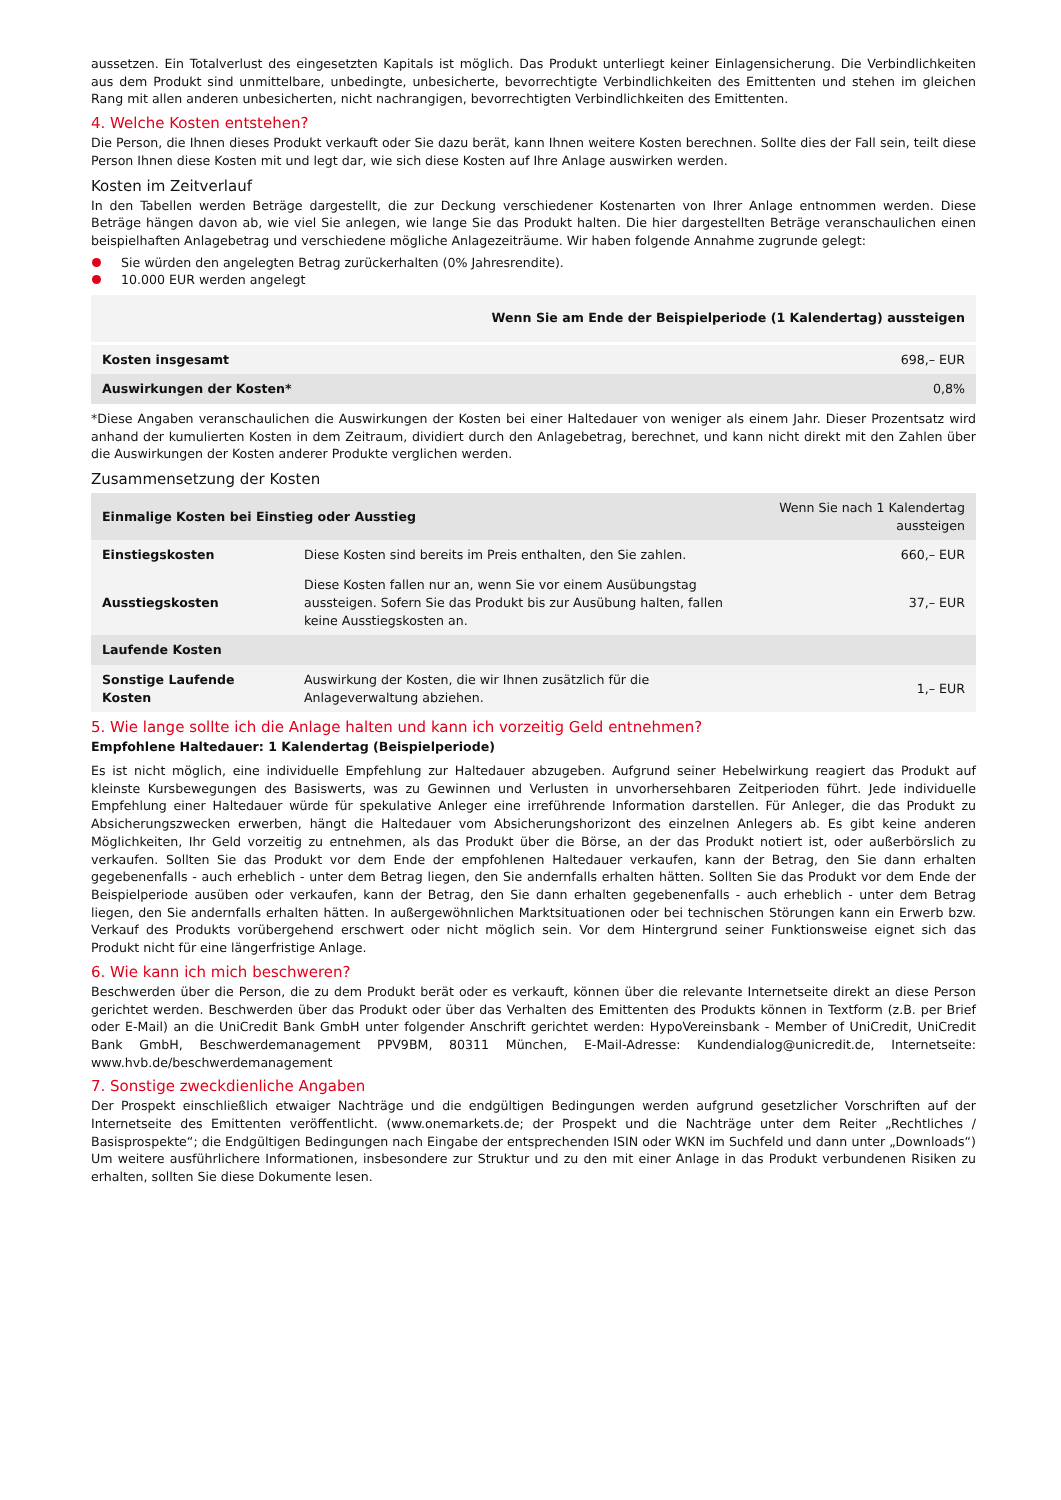aussetzen. Ein Totalverlust des eingesetzten Kapitals ist möglich. Das Produkt unterliegt keiner Einlagensicherung. Die Verbindlichkeiten aus dem Produkt sind unmittelbare, unbedingte, unbesicherte, bevorrechtigte Verbindlichkeiten des Emittenten und stehen im gleichen Rang mit allen anderen unbesicherten, nicht nachrangigen, bevorrechtigten Verbindlichkeiten des Emittenten.
4. Welche Kosten entstehen?
Die Person, die Ihnen dieses Produkt verkauft oder Sie dazu berät, kann Ihnen weitere Kosten berechnen. Sollte dies der Fall sein, teilt diese Person Ihnen diese Kosten mit und legt dar, wie sich diese Kosten auf Ihre Anlage auswirken werden.
Kosten im Zeitverlauf
In den Tabellen werden Beträge dargestellt, die zur Deckung verschiedener Kostenarten von Ihrer Anlage entnommen werden. Diese Beträge hängen davon ab, wie viel Sie anlegen, wie lange Sie das Produkt halten. Die hier dargestellten Beträge veranschaulichen einen beispielhaften Anlagebetrag und verschiedene mögliche Anlagezeiträume. Wir haben folgende Annahme zugrunde gelegt:
Sie würden den angelegten Betrag zurückerhalten (0% Jahresrendite).
10.000 EUR werden angelegt
| | Wenn Sie am Ende der Beispielperiode (1 Kalendertag) aussteigen |
| --- | --- |
| Kosten insgesamt | 698,– EUR |
| Auswirkungen der Kosten* | 0,8% |
*Diese Angaben veranschaulichen die Auswirkungen der Kosten bei einer Haltedauer von weniger als einem Jahr. Dieser Prozentsatz wird anhand der kumulierten Kosten in dem Zeitraum, dividiert durch den Anlagebetrag, berechnet, und kann nicht direkt mit den Zahlen über die Auswirkungen der Kosten anderer Produkte verglichen werden.
Zusammensetzung der Kosten
| Einmalige Kosten bei Einstieg oder Ausstieg | | Wenn Sie nach 1 Kalendertag aussteigen |
| --- | --- | --- |
| Einstiegskosten | Diese Kosten sind bereits im Preis enthalten, den Sie zahlen. | 660,– EUR |
| Ausstiegskosten | Diese Kosten fallen nur an, wenn Sie vor einem Ausübungstag aussteigen. Sofern Sie das Produkt bis zur Ausübung halten, fallen keine Ausstiegskosten an. | 37,– EUR |
| Laufende Kosten | | |
| Sonstige Laufende Kosten | Auswirkung der Kosten, die wir Ihnen zusätzlich für die Anlageverwaltung abziehen. | 1,– EUR |
5. Wie lange sollte ich die Anlage halten und kann ich vorzeitig Geld entnehmen?
Empfohlene Haltedauer: 1 Kalendertag (Beispielperiode)
Es ist nicht möglich, eine individuelle Empfehlung zur Haltedauer abzugeben. Aufgrund seiner Hebelwirkung reagiert das Produkt auf kleinste Kursbewegungen des Basiswerts, was zu Gewinnen und Verlusten in unvorhersehbaren Zeitperioden führt. Jede individuelle Empfehlung einer Haltedauer würde für spekulative Anleger eine irreführende Information darstellen. Für Anleger, die das Produkt zu Absicherungszwecken erwerben, hängt die Haltedauer vom Absicherungshorizont des einzelnen Anlegers ab. Es gibt keine anderen Möglichkeiten, Ihr Geld vorzeitig zu entnehmen, als das Produkt über die Börse, an der das Produkt notiert ist, oder außerbörslich zu verkaufen. Sollten Sie das Produkt vor dem Ende der empfohlenen Haltedauer verkaufen, kann der Betrag, den Sie dann erhalten gegebenenfalls - auch erheblich - unter dem Betrag liegen, den Sie andernfalls erhalten hätten. Sollten Sie das Produkt vor dem Ende der Beispielperiode ausüben oder verkaufen, kann der Betrag, den Sie dann erhalten gegebenenfalls - auch erheblich - unter dem Betrag liegen, den Sie andernfalls erhalten hätten. In außergewöhnlichen Marktsituationen oder bei technischen Störungen kann ein Erwerb bzw. Verkauf des Produkts vorübergehend erschwert oder nicht möglich sein. Vor dem Hintergrund seiner Funktionsweise eignet sich das Produkt nicht für eine längerfristige Anlage.
6. Wie kann ich mich beschweren?
Beschwerden über die Person, die zu dem Produkt berät oder es verkauft, können über die relevante Internetseite direkt an diese Person gerichtet werden. Beschwerden über das Produkt oder über das Verhalten des Emittenten des Produkts können in Textform (z.B. per Brief oder E-Mail) an die UniCredit Bank GmbH unter folgender Anschrift gerichtet werden: HypoVereinsbank - Member of UniCredit, UniCredit Bank GmbH, Beschwerdemanagement PPV9BM, 80311 München, E-Mail-Adresse: Kundendialog@unicredit.de, Internetseite: www.hvb.de/beschwerdemanagement
7. Sonstige zweckdienliche Angaben
Der Prospekt einschließlich etwaiger Nachträge und die endgültigen Bedingungen werden aufgrund gesetzlicher Vorschriften auf der Internetseite des Emittenten veröffentlicht. (www.onemarkets.de; der Prospekt und die Nachträge unter dem Reiter „Rechtliches / Basisprospekte“; die Endgültigen Bedingungen nach Eingabe der entsprechenden ISIN oder WKN im Suchfeld und dann unter „Downloads“) Um weitere ausführlichere Informationen, insbesondere zur Struktur und zu den mit einer Anlage in das Produkt verbundenen Risiken zu erhalten, sollten Sie diese Dokumente lesen.